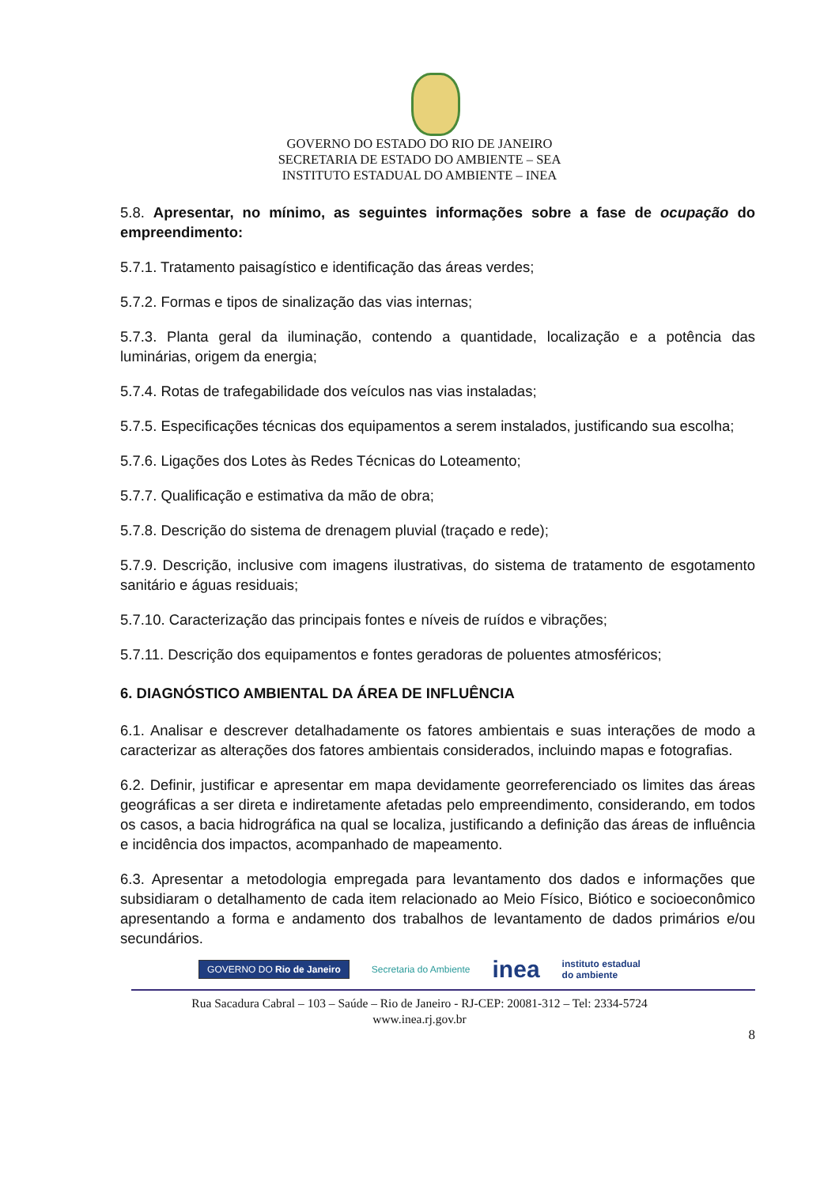GOVERNO DO ESTADO DO RIO DE JANEIRO
SECRETARIA DE ESTADO DO AMBIENTE – SEA
INSTITUTO ESTADUAL DO AMBIENTE – INEA
5.8. Apresentar, no mínimo, as seguintes informações sobre a fase de ocupação do empreendimento:
5.7.1. Tratamento paisagístico e identificação das áreas verdes;
5.7.2. Formas e tipos de sinalização das vias internas;
5.7.3. Planta geral da iluminação, contendo a quantidade, localização e a potência das luminárias, origem da energia;
5.7.4. Rotas de trafegabilidade dos veículos nas vias instaladas;
5.7.5. Especificações técnicas dos equipamentos a serem instalados, justificando sua escolha;
5.7.6. Ligações dos Lotes às Redes Técnicas do Loteamento;
5.7.7. Qualificação e estimativa da mão de obra;
5.7.8. Descrição do sistema de drenagem pluvial (traçado e rede);
5.7.9. Descrição, inclusive com imagens ilustrativas, do sistema de tratamento de esgotamento sanitário e águas residuais;
5.7.10. Caracterização das principais fontes e níveis de ruídos e vibrações;
5.7.11. Descrição dos equipamentos e fontes geradoras de poluentes atmosféricos;
6. DIAGNÓSTICO AMBIENTAL DA ÁREA DE INFLUÊNCIA
6.1. Analisar e descrever detalhadamente os fatores ambientais e suas interações de modo a caracterizar as alterações dos fatores ambientais considerados, incluindo mapas e fotografias.
6.2. Definir, justificar e apresentar em mapa devidamente georreferenciado os limites das áreas geográficas a ser direta e indiretamente afetadas pelo empreendimento, considerando, em todos os casos, a bacia hidrográfica na qual se localiza, justificando a definição das áreas de influência e incidência dos impactos, acompanhado de mapeamento.
6.3. Apresentar a metodologia empregada para levantamento dos dados e informações que subsidiaram o detalhamento de cada item relacionado ao Meio Físico, Biótico e socioeconômico apresentando a forma e andamento dos trabalhos de levantamento de dados primários e/ou secundários.
GOVERNO DO Rio de Janeiro Secretaria do Ambiente inea instituto estadual
do ambiente
Rua Sacadura Cabral – 103 – Saúde – Rio de Janeiro - RJ-CEP: 20081-312 – Tel: 2334-5724
www.inea.rj.gov.br
8